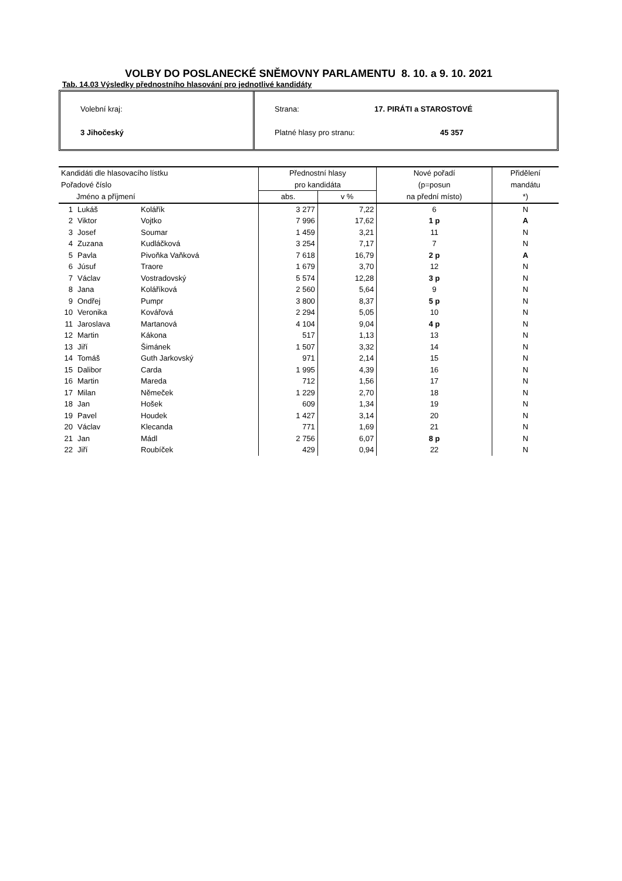VOLBY DO POSLANECKÉ SNĚMOVNY PARLAMENTU 8. 10. a 9. 10. 2021
Tab. 14.03 Výsledky přednostního hlasování pro jednotlivé kandidáty
Volební kraj:
3 Jihočeský
Strana: 17. PIRÁTI a STAROSTOVÉ
Platné hlasy pro stranu: 45 357
| Kandidáti dle hlasovacího lístku | | | Přednostní hlasy | | Nové pořadí | Přidělení |
| --- | --- | --- | --- | --- | --- | --- |
| Pořadové číslo | | | pro kandidáta | | (p=posun | mandátu |
| Jméno a příjmení | | | abs. | v % | na přední místo) | *) |
| 1 | Lukáš | Kolářík | 3 277 | 7,22 | 6 | N |
| 2 | Viktor | Vojtko | 7 996 | 17,62 | 1 p | A |
| 3 | Josef | Soumar | 1 459 | 3,21 | 11 | N |
| 4 | Zuzana | Kudláčková | 3 254 | 7,17 | 7 | N |
| 5 | Pavla | Pivoňka Vaňková | 7 618 | 16,79 | 2 p | A |
| 6 | Júsuf | Traore | 1 679 | 3,70 | 12 | N |
| 7 | Václav | Vostradovský | 5 574 | 12,28 | 3 p | N |
| 8 | Jana | Koláříková | 2 560 | 5,64 | 9 | N |
| 9 | Ondřej | Pumpr | 3 800 | 8,37 | 5 p | N |
| 10 | Veronika | Kovářová | 2 294 | 5,05 | 10 | N |
| 11 | Jaroslava | Martanová | 4 104 | 9,04 | 4 p | N |
| 12 | Martin | Kákona | 517 | 1,13 | 13 | N |
| 13 | Jiří | Šimánek | 1 507 | 3,32 | 14 | N |
| 14 | Tomáš | Guth Jarkovský | 971 | 2,14 | 15 | N |
| 15 | Dalibor | Carda | 1 995 | 4,39 | 16 | N |
| 16 | Martin | Mareda | 712 | 1,56 | 17 | N |
| 17 | Milan | Němeček | 1 229 | 2,70 | 18 | N |
| 18 | Jan | Hošek | 609 | 1,34 | 19 | N |
| 19 | Pavel | Houdek | 1 427 | 3,14 | 20 | N |
| 20 | Václav | Klecanda | 771 | 1,69 | 21 | N |
| 21 | Jan | Mádl | 2 756 | 6,07 | 8 p | N |
| 22 | Jiří | Roubíček | 429 | 0,94 | 22 | N |